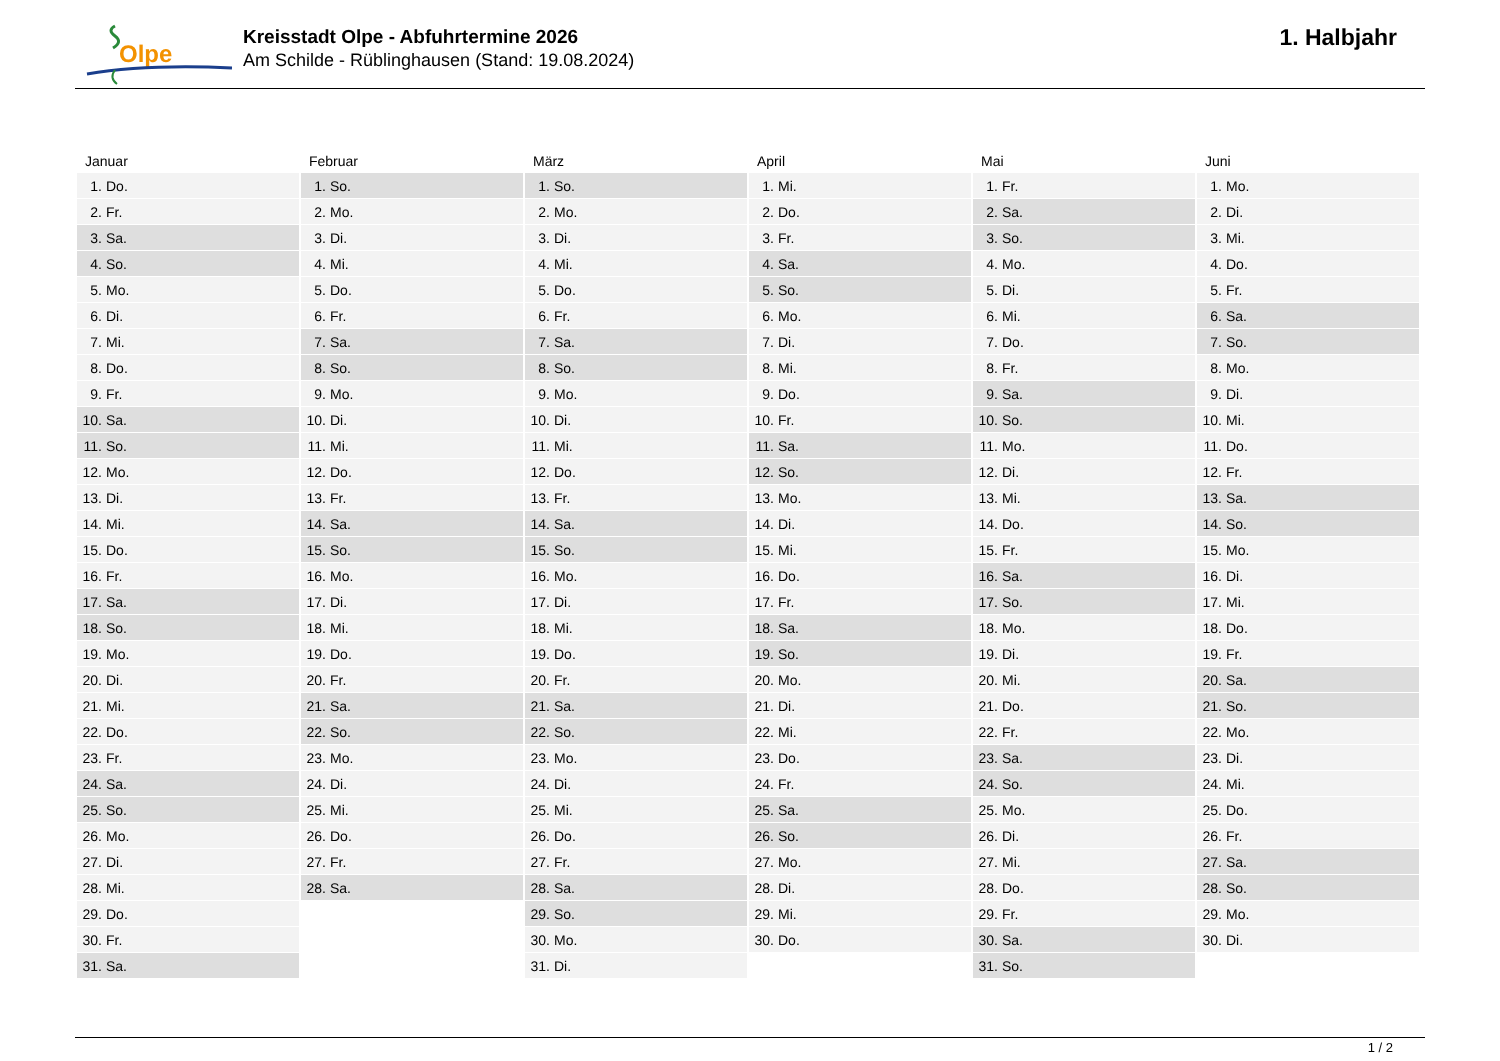Olpe
Kreisstadt Olpe - Abfuhrtermine 2026
Am Schilde - Rüblinghausen (Stand: 19.08.2024)
1. Halbjahr
Januar
| 1. | Do. |
| 2. | Fr. |
| 3. | Sa. |
| 4. | So. |
| 5. | Mo. |
| 6. | Di. |
| 7. | Mi. |
| 8. | Do. |
| 9. | Fr. |
| 10. | Sa. |
| 11. | So. |
| 12. | Mo. |
| 13. | Di. |
| 14. | Mi. |
| 15. | Do. |
| 16. | Fr. |
| 17. | Sa. |
| 18. | So. |
| 19. | Mo. |
| 20. | Di. |
| 21. | Mi. |
| 22. | Do. |
| 23. | Fr. |
| 24. | Sa. |
| 25. | So. |
| 26. | Mo. |
| 27. | Di. |
| 28. | Mi. |
| 29. | Do. |
| 30. | Fr. |
| 31. | Sa. |
Februar
| 1. | So. |
| 2. | Mo. |
| 3. | Di. |
| 4. | Mi. |
| 5. | Do. |
| 6. | Fr. |
| 7. | Sa. |
| 8. | So. |
| 9. | Mo. |
| 10. | Di. |
| 11. | Mi. |
| 12. | Do. |
| 13. | Fr. |
| 14. | Sa. |
| 15. | So. |
| 16. | Mo. |
| 17. | Di. |
| 18. | Mi. |
| 19. | Do. |
| 20. | Fr. |
| 21. | Sa. |
| 22. | So. |
| 23. | Mo. |
| 24. | Di. |
| 25. | Mi. |
| 26. | Do. |
| 27. | Fr. |
| 28. | Sa. |
März
| 1. | So. |
| 2. | Mo. |
| 3. | Di. |
| 4. | Mi. |
| 5. | Do. |
| 6. | Fr. |
| 7. | Sa. |
| 8. | So. |
| 9. | Mo. |
| 10. | Di. |
| 11. | Mi. |
| 12. | Do. |
| 13. | Fr. |
| 14. | Sa. |
| 15. | So. |
| 16. | Mo. |
| 17. | Di. |
| 18. | Mi. |
| 19. | Do. |
| 20. | Fr. |
| 21. | Sa. |
| 22. | So. |
| 23. | Mo. |
| 24. | Di. |
| 25. | Mi. |
| 26. | Do. |
| 27. | Fr. |
| 28. | Sa. |
| 29. | So. |
| 30. | Mo. |
| 31. | Di. |
April
| 1. | Mi. |
| 2. | Do. |
| 3. | Fr. |
| 4. | Sa. |
| 5. | So. |
| 6. | Mo. |
| 7. | Di. |
| 8. | Mi. |
| 9. | Do. |
| 10. | Fr. |
| 11. | Sa. |
| 12. | So. |
| 13. | Mo. |
| 14. | Di. |
| 15. | Mi. |
| 16. | Do. |
| 17. | Fr. |
| 18. | Sa. |
| 19. | So. |
| 20. | Mo. |
| 21. | Di. |
| 22. | Mi. |
| 23. | Do. |
| 24. | Fr. |
| 25. | Sa. |
| 26. | So. |
| 27. | Mo. |
| 28. | Di. |
| 29. | Mi. |
| 30. | Do. |
Mai
| 1. | Fr. |
| 2. | Sa. |
| 3. | So. |
| 4. | Mo. |
| 5. | Di. |
| 6. | Mi. |
| 7. | Do. |
| 8. | Fr. |
| 9. | Sa. |
| 10. | So. |
| 11. | Mo. |
| 12. | Di. |
| 13. | Mi. |
| 14. | Do. |
| 15. | Fr. |
| 16. | Sa. |
| 17. | So. |
| 18. | Mo. |
| 19. | Di. |
| 20. | Mi. |
| 21. | Do. |
| 22. | Fr. |
| 23. | Sa. |
| 24. | So. |
| 25. | Mo. |
| 26. | Di. |
| 27. | Mi. |
| 28. | Do. |
| 29. | Fr. |
| 30. | Sa. |
| 31. | So. |
Juni
| 1. | Mo. |
| 2. | Di. |
| 3. | Mi. |
| 4. | Do. |
| 5. | Fr. |
| 6. | Sa. |
| 7. | So. |
| 8. | Mo. |
| 9. | Di. |
| 10. | Mi. |
| 11. | Do. |
| 12. | Fr. |
| 13. | Sa. |
| 14. | So. |
| 15. | Mo. |
| 16. | Di. |
| 17. | Mi. |
| 18. | Do. |
| 19. | Fr. |
| 20. | Sa. |
| 21. | So. |
| 22. | Mo. |
| 23. | Di. |
| 24. | Mi. |
| 25. | Do. |
| 26. | Fr. |
| 27. | Sa. |
| 28. | So. |
| 29. | Mo. |
| 30. | Di. |
1 / 2